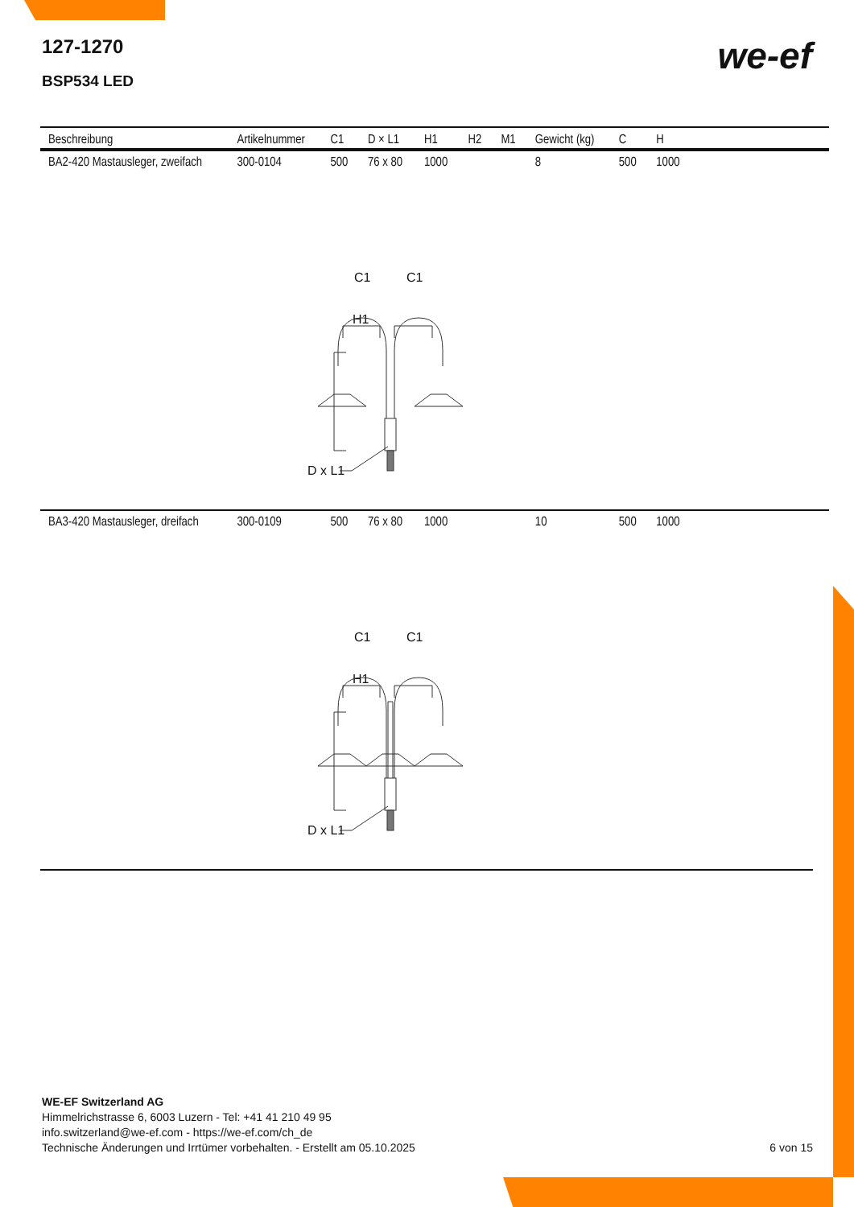127-1270
BSP534 LED
we-ef
| Beschreibung | Artikelnummer | C1 | D × L1 | H1 | H2 | M1 | Gewicht (kg) | C | H | |
| --- | --- | --- | --- | --- | --- | --- | --- | --- | --- | --- |
| BA2-420 Mastausleger, zweifach | 300-0104 | 500 | 76 x 80 | 1000 | | | 8 | 500 | 1000 | |
| H1 C1 C1 D x L1 | | | | | | | | | | |
| BA3-420 Mastausleger, dreifach | 300-0109 | 500 | 76 x 80 | 1000 | | | 10 | 500 | 1000 | |
| H1 C1 C1 D x L1 | | | | | | | | | | |
WE-EF Switzerland AG
Himmelrichstrasse 6, 6003 Luzern - Tel: +41 41 210 49 95
info.switzerland@we-ef.com - https://we-ef.com/ch_de
Technische Änderungen und Irrtümer vorbehalten. - Erstellt am 05.10.2025
6 von 15